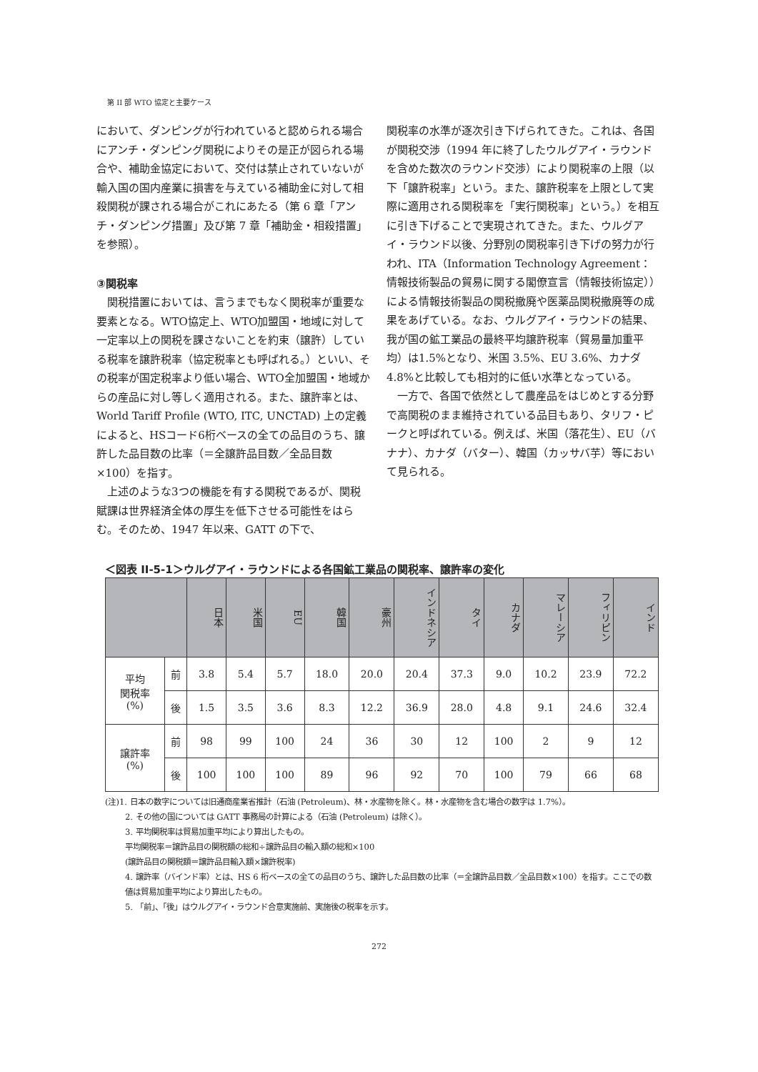第 II 部 WTO 協定と主要ケース
において、ダンピングが行われていると認められる場合にアンチ・ダンピング関税によりその是正が図られる場合や、補助金協定において、交付は禁止されていないが輸入国の国内産業に損害を与えている補助金に対して相殺関税が課される場合がこれにあたる（第 6 章「アンチ・ダンピング措置」及び第 7 章「補助金・相殺措置」を参照）。
③関税率
　関税措置においては、言うまでもなく関税率が重要な要素となる。WTO協定上、WTO加盟国・地域に対して一定率以上の関税を課さないことを約束（譲許）している税率を譲許税率（協定税率とも呼ばれる。）といい、その税率が国定税率より低い場合、WTO全加盟国・地域からの産品に対し等しく適用される。また、譲許率とは、 World Tariff Profile (WTO, ITC, UNCTAD) 上の定義によると、HSコード6桁ベースの全ての品目のうち、譲許した品目数の比率（＝全譲許品目数／全品目数×100）を指す。
　上述のような3つの機能を有する関税であるが、関税賦課は世界経済全体の厚生を低下させる可能性をはらむ。そのため、1947 年以来、GATT の下で、
関税率の水準が逐次引き下げられてきた。これは、各国が関税交渉（1994 年に終了したウルグアイ・ラウンドを含めた数次のラウンド交渉）により関税率の上限（以下「譲許税率」という。また、譲許税率を上限として実際に適用される関税率を「実行関税率」という。）を相互に引き下げることで実現されてきた。また、ウルグアイ・ラウンド以後、分野別の関税率引き下げの努力が行われ、ITA（Information Technology Agreement：情報技術製品の貿易に関する閣僚宣言（情報技術協定））による情報技術製品の関税撤廃や医薬品関税撤廃等の成果をあげている。なお、ウルグアイ・ラウンドの結果、我が国の鉱工業品の最終平均譲許税率（貿易量加重平均）は1.5%となり、米国 3.5%、EU 3.6%、カナダ 4.8%と比較しても相対的に低い水準となっている。
　一方で、各国で依然として農産品をはじめとする分野で高関税のまま維持されている品目もあり、タリフ・ピークと呼ばれている。例えば、米国（落花生）、EU（バナナ）、カナダ（バター）、韓国（カッサバ芋）等において見られる。
＜図表 II-5-1＞ウルグアイ・ラウンドによる各国鉱工業品の関税率、譲許率の変化
| | | 日本 | 米国 | EU | 韓国 | 豪州 | インドネシア | タイ | カナダ | マレーシア | フィリピン | インド |
| --- | --- | --- | --- | --- | --- | --- | --- | --- | --- | --- | --- | --- |
| 平均 関税率 (%) | 前 | 3.8 | 5.4 | 5.7 | 18.0 | 20.0 | 20.4 | 37.3 | 9.0 | 10.2 | 23.9 | 72.2 |
| | 後 | 1.5 | 3.5 | 3.6 | 8.3 | 12.2 | 36.9 | 28.0 | 4.8 | 9.1 | 24.6 | 32.4 |
| 譲許率 (%) | 前 | 98 | 99 | 100 | 24 | 36 | 30 | 12 | 100 | 2 | 9 | 12 |
| | 後 | 100 | 100 | 100 | 89 | 96 | 92 | 70 | 100 | 79 | 66 | 68 |
(注)1. 日本の数字については旧通商産業省推計（石油 (Petroleum)、林・水産物を除く。林・水産物を含む場合の数字は 1.7%）。
2. その他の国については GATT 事務局の計算による（石油 (Petroleum) は除く）。
3. 平均関税率は貿易加重平均により算出したもの。
平均関税率＝譲許品目の関税額の総和÷譲許品目の輸入額の総和×100
(譲許品目の関税額＝譲許品目輸入額×譲許税率)
4. 譲許率（バインド率）とは、HS 6 桁ベースの全ての品目のうち、譲許した品目数の比率（＝全譲許品目数／全品目数×100）を指す。ここでの数値は貿易加重平均により算出したもの。
5. 「前」、「後」はウルグアイ・ラウンド合意実施前、実施後の税率を示す。
272